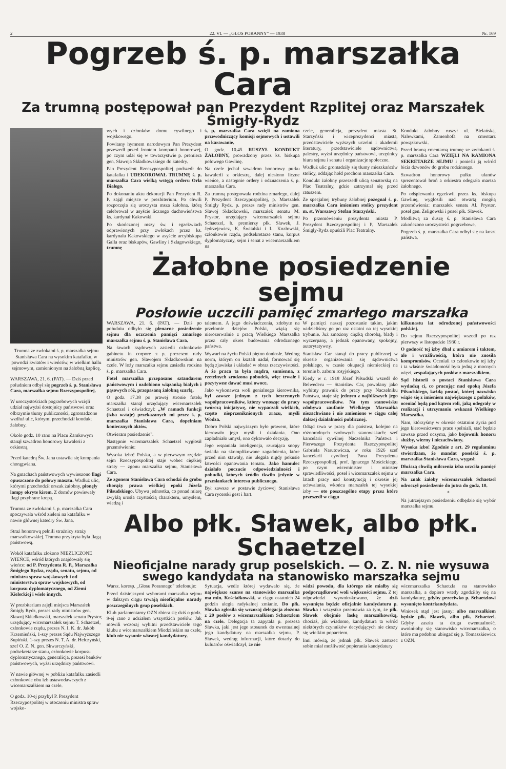2 22. VI. — „GŁOS PORANNY" — 1938 Nr. 169
Pogrzeb ś. p. marszałka Cara
Za trumną postępował pan Prezydent Rzplitej oraz Marszałek Śmigły-Rydz
Trumna ze zwłokami ś. p. marszałka sejmu Stanisława Cara na wysokim katafalku, w powodzi kwiatów i wieńców, w wielkim hallu sejmowym, zamienionym na żałobną kaplicę.
WARSZAWA, 21. 6. (PAT). — Dziś przed południem odbył się pogrzeb ś. p. Stanisława Cara, marszałka sejmu Rzeczypospolitej.
W uroczystościach pogrzebowych wzięli udział najwyżsi dostojnicy państwowi oraz olbrzymie tłumy publiczności, zgromadzone wzdłuż ulic, którymi przechodził kondukt żałobny.
Około godz. 10 rano na Placu Zamkowym stanął szwadron honorowy kawalerii z orkiestrą.
Przed katedrą Św. Jana ustawiła się kompania chorągwiana.
Na gmachach państwowych wywieszono flagi opuszczone do połowy masztu. Wzdłuż ulic, którymi przechodził orszak żałobny, płonęły lampy okryte kirem. Z domów powiewały flagi przybrane krepą.
Trumna ze zwłokami ś. p. marszałka Cara spoczywała wśród zieleni na katafalku w nawie głównej katedry Św. Jana.
Straż honorową pełnili strażnicy straży marszałkowskiej. Trumna przykryta była flagą państwową.
Wokół katafalku złożono NIEZLICZONE WIEŃCE, wśród których znajdowały się wieńce: od P. Prezydenta R. P., Marszałka Śmigłego Rydza, rządu, senatu, sejmu, od ministra spraw wojskowych i od ministerstwa spraw wojskowych, od korpusu dyplomatycznego, od Ziemi Kieleckiej i wiele innych.
W prezbiterium zajęli miejsca Marszałek Śmigły Rydz, prezes rady ministrów gen. Sławoj Składkowski, marszałek senatu Prystor, urzędujący wicemarszałek sejmu T. Schaetzel, członkowie rządu, prezes N. I. K. dr. Jakób Krzemieński, 1-szy prezes Sądu Najwyższego Supiński, 1-szy prezes N. T. A. dr. Hełczyński, szef O. Z. N. gen. Skwarczyński, podsekretarze stanu, członkowie korpusu dyplomatycznego, generalicja, prezesi banków państwowych, wyżsi urzędnicy państwowi.
W nawie głównej w pobliżu katafalku zasiedli członkowie obu izb ustawodawczych z wicemarszałkiem na czele.
O godz. 10-ej przybył P. Prezydent Rzeczypospolitej w otoczeniu ministra spraw wojsko-
wych i członków domu cywilnego i wojskowego.
Powitany hymnem narodowym Pan Prezydent przeszedł przed frontem kompanii honorowej, po czym udał się w towarzystwie p. premiera gen. Sławoja Składkowskiego do katedry.
Pan Prezydent Rzeczypospolitej podszedł do katafalku i UDEKOROWAŁ TRUMNĘ ś. p. marszałka Cara wielką wstęgą orderu Orła Białego.
Po dokonaniu aktu dekoracji Pan Prezydent R. P. zajął miejsce w prezbiterium. Po chwili rozpoczęła się uroczysta msza żałobna, którą celebrował w asyście licznego duchowieństwa ks. kardynał Kakowski.
Po skończonej mszy św. i egzekwiach odprawionych przy zwłokach przez ks. kardynała Kakowskiego w asyście arcybiskupa Galla oraz biskupów, Gawliny i Szlagowskiego, trumnę
ś. p. marszałka Cara wzięli na ramiona przewodniczący komisji sejmowych i ustawili na karawanie.
O godz. 10.45 RUSZYŁ KONDUKT ŻAŁOBNY, prowadzony przez ks. biskupa polowego Gawlinę.
Na czele jechał szwadron honorowy pułku kawalerii z orkiestrą, dalej niesiono liczne wieńce, a następnie ordery i odznaczenia ś. p. marszałka Cara.
Za trumną postępowała rodzina zmarłego, dalej P. Prezydent Rzeczypospolitej, p. Marszałek Śmigły Rydz, p. prezes rady ministrów gen. Sławoj Składkowski, marszałek senatu M. Prystor, urzędujący wicemarszałek sejmu Schaetzel, b. premierzy płk. Sławek, J. Jędrzejewicz, K. Świtalski i L. Kozłowski, członkowie rządu, podsekretarze stanu, korpus dyplomatyczny, sejm i senat z wicemarszałkiem na
czele, generalicja, prezydent miasta St. Starzyński i wiceprezydenci miasta, przedstawiciele wyższych uczelni i akademii literatury, przedstawiciele sądownictwa, palestry, wyżsi urzędnicy państwowi, urzędnicy biura sejmu i senatu i organizacje społeczne.
Wzdłuż ulic gromadziły się tłumy mieszkańców stolicy, oddając hołd prochom marszałka Cara.
Kondukt żałobny przeszedł ulicą senatorską na Plac Teatralny, gdzie zatrzymał się przed ratuszem.
Ze specjalnej trybuny żałobnej pożegnał ś. p. marszałka Cara imieniem stolicy prezydent m. st. Warszawy Stefan Starzyński.
Po przemówieniu prezydenta miasta P. Prezydent Rzeczypospolitej i P. Marszałek Śmigły-Rydz opuścili Plac Teatralny.
Kondukt żałobny ruszył ul. Bielańską, Nalewkami, Zamenhofa na cmentarz powązkowski.
Przed bramą cmentarną trumnę ze zwłokami ś. p. marszałka Cara WZIĘLI NA RAMIONA SEKRETARZE SEJMU i ponieśli ją wśród bicia dzwonów do grobu rodzinnego.
Szwadron honorowy pułku ułanów sprezentował broń a orkiestra odegrała marsza żałobnego.
Po odśpiewaniu egzekwii przez ks. biskupa Gawlinę, wygłosili nad otwartą mogiłą przemówienia: marszałek senatu Al. Prystor, poseł gen. Żeligowski i poseł płk. Sławek.
Modlitwą za duszę ś. p. Stanisława Cara zakończono uroczystości pogrzebowe.
Pogrzeb ś. p. marszałka Cara odbył się na koszt państwa.
Żałobne posiedzenie sejmu
Posłowie uczcili pamięć zmarłego marszałka
WARSZAWA, 21. 6. (PAT). — Dziś po południu odbyło się plenarne posiedzenie sejmu dla uczczenia pamięci zmarłego marszałka sejmu ś. p. Stanisława Cara.
Na ławach rządowych zasiedli członkowie gabinetu in corpore z p. prezesem rady ministrów gen. Sławojem Składkowskim na czele. W loży marszałka sejmu zasiadła rodzina ś. p. marszałka Cara.
Fotel marszałka przepasano sztandarem państwowym i ozdobiono wiązanką białych i pąsowych róż, przepasaną żałobną szarfą.
O godz. 17.38 po prawej stronie fotelu marszałka stanął urzędujący wicemarszałek Schaetzel i oświadczył: „W ramach funkcji (izba wstaje) przekazanych mi przez ś. p. marszałka Stanisława Cara, dopełniam koniecznych aktów.
Otwieram posiedzenie".
Następnie wicemarszałek Schaetzel wygłosił przemówienie:
Wysoka izbo! Polska, a w pierwszym rzędzie sejm Rzeczypospolitej staje wobec ciężkiej straty — zgonu marszałka sejmu, Stanisława Cara.
Ze zgonem Stanisława Cara schodzi do grobu chorąży prawa wielkiej epoki Józefa Piłsudskiego. Ubywa jednostka, co ponad miarę zwykłą urosła czystością charakteru, umysłem, wiedzą i
talentem. A jego doświadczenia, zdobyte na przełomie dziejów Polski, wiążą się nierozerwalnie z pracą Wielkiego Marszałka przez cały okres budowania odrodzonego państwa.
Wywarł na życiu Polski piętno doniosłe. Według norm, którym on kształt nadał, formować się będą zjawiska i układać w obraz rzeczywistości. A że praca ta była mądra, sumienna, z rzetelnych zrodzona pobudek, więc trwałe i pozytywne dawać musi owoce.
Jako wykonawca woli genialnego kierownika, był zawsze jednym z tych bezcennych współpracowników, którzy wnosząc do pracy twórczą inicjatywę, nie wypaczali wielkich, często nieprzeniknionych zrazu, myśli Wodza.
Dobro Polski najwyższym było prawem, które kierowało jego myśli i działania. Ono zapładniało umysł, ono dyktowało decyzję.
Jego wspaniała inteligencja, rzucająca snopy światła na skomplikowane zagadnienia, które przed nim stawały, nie ulegała nigdy pokusie łatwości opanowania tematu. Jako hamulec działało poczucie odpowiedzialności i pobudki, których źródło tkwiło jedynie w przesłankach interesu publicznego.
Był zawsze w postawie życiowej Stanisława Cara rycerski gest i hart.
W pamięci naszej pozostanie takim, jakim widzieliśmy go po raz ostatni na tej wysokiej trybunie. Już zmożony ciężką chorobą, blady i wyczerpany, a jednak opanowany, spokojny, autorytatywny.
Stanisław Car stanął do pracy publicznej w okresie organizowania się sądownictwa polskiego, w czasie okupacji niemieckiej na terenie b. zaboru rosyjskiego.
Kiedy w r. 1918 Józef Piłsudski wszedł do Belwederu — Stanisław Car, powołany jako wybitny prawnik do pracy przy Naczelniku Państwa, staje się jednym z najbliższych jego współpracowników. Na tym stanowisku zdobywa zaufanie Wielkiego Marszałka niezachwiane i nie zmienione w ciągu całej dalszej działalności publicznej.
Odtąd trwa w pracy dla państwa, kolejno na różnorodnych czołowych stanowiskach: szef kancelarii cywilnej Naczelnika Państwa i Pierwszego Prezydenta Rzeczypospolitej Gabriela Narutowicza, w roku 1926 szef kancelarii cywilnej Pana Prezydenta Rzeczypospolitej, prof. Ignacego Mościckiego, po czym wiceminister i minister sprawiedliwości, poseł i wicemarszałek sejmu w latach pracy nad konstytucją i okresie jej uchwalania, wkońcu marszałek tej wysokiej izby — oto poszczególne etapy przez które przeszedł w ciągu
kilkunastu lat odrodzonej państwowości polskiej.
Do sejmu Rzeczypospolitej wszedł po raz pierwszy w listopadzie 1930 r.
O godność tej izby dbał z umiarem i taktem, ale i wrażliwością, która nie znosiła kompromisów. Oceniali to członkowie tej izby i ta właśnie świadomość była jedną z mocnych więzi, zespalających posłów z marszałkiem.
Sąd historii o postaci Stanisława Cara wydadzą ci, co pracując nad epoką Józefa Piłsudskiego, każdą postać, której nazwisko wiąże się z imieniem największego z polaków, oceniać będą pod kątem roli, jaką odegrały w realizacji i utrzymaniu wskazań Wielkiego Marszałka.
Nam, którzyśmy w okresie ostatnim życia pod jego kierownictwem prace spełniali, stać będzie zawsze przed oczyma, jako bojownik honoru służby, wierny i niezachwiany.
Wysoka izbo! Zgodnie z art. 29 regulaminu stwierdzam, że mandat poselski ś. p. marszałka Stanisława Cara, wygasł.
Dłuższą chwilą milczenia izba uczciła pamięć marszałka Cara.
Na znak żałoby wicemarszałek Schaetzel odroczył posiedzenie do jutra do godz. 10.
*
Na jutrzejszym posiedzeniu odbędzie się wybór marszałka sejmu.
Albo płk. Sławek, albo płk. Schaetzel
Nieoficjalne narady grup poselskich. — O. Z. N. nie wysuwa swego kandydata na stanowisko marszałka sejmu
Warsz. koresp. „Głosu Porannego" telefonuje:
Przed dzisiejszymi wyborami marszałka sejmu w dalszym ciągu trwają nieoficjalne narady poszczególnych grup poselskich.
Klub parlamentarny OZN zbiera się dziś o godz. 9-ej rano z udziałem wszystkich posłów. Jak mówili wczoraj wybitni przedstawiciele tego klubu z wicemarszałkiem Miedzińskim na czele, klub nie wysunie własnej kandydatury.
Sytuacja, wedle której wydawało się, że największe szanse na stanowisko marszałka ma min. Kościałkowski, w ciągu ostatnich 24 godzin uległa radykalnej zmianie. Do płk. Sławka zgłosiła się wczoraj delegacja złożona z 20 posłów z wicemarszałkiem Schaetzlem na czele. Delegacja ta zapytała p. prezesa Sławka, jaki jest jego stosunek do ewentualnej jego kandydatury na marszałka sejmu. P. Sławek, według informacji, które dotarły do kuluarów oświadczył, że nie
widzi powodu, dla którego nie miałby się podporządkować woli większości sejmu. Z tej odpowiedzi wywnioskowano, że dziś wysunięta będzie oficjalnie kandydatura p. Sławka i wszystko przemawia za tym, że płk. Sławek obejmie laskę marszałkowską, chociaż, jak wiadomo, kandydatura ta wśród niektórych czynników decydujących nie cieszy się wielkim poparciem.
Inni mówią, że jednak płk. Sławek zastrzec sobie miał możliwość popierania kandydatury
wicemarszałka Schaetzla na stanowisko marszałka, a dopiero wtedy zgodziłby się na kandydaturę, gdyby przeciwko p. Schaetzlowi wysunięto kontrkandydata.
Wniosek stąd jest jasny: albo marszałkiem będzie płk. Sławek, albo płk. Schaetzel. Gdyby zaszła ta druga ewentualność, uwolniłoby się stanowisko wicemarszałka, o które ma podobno ubiegać się p. Tomaszkiewicz z OZN.